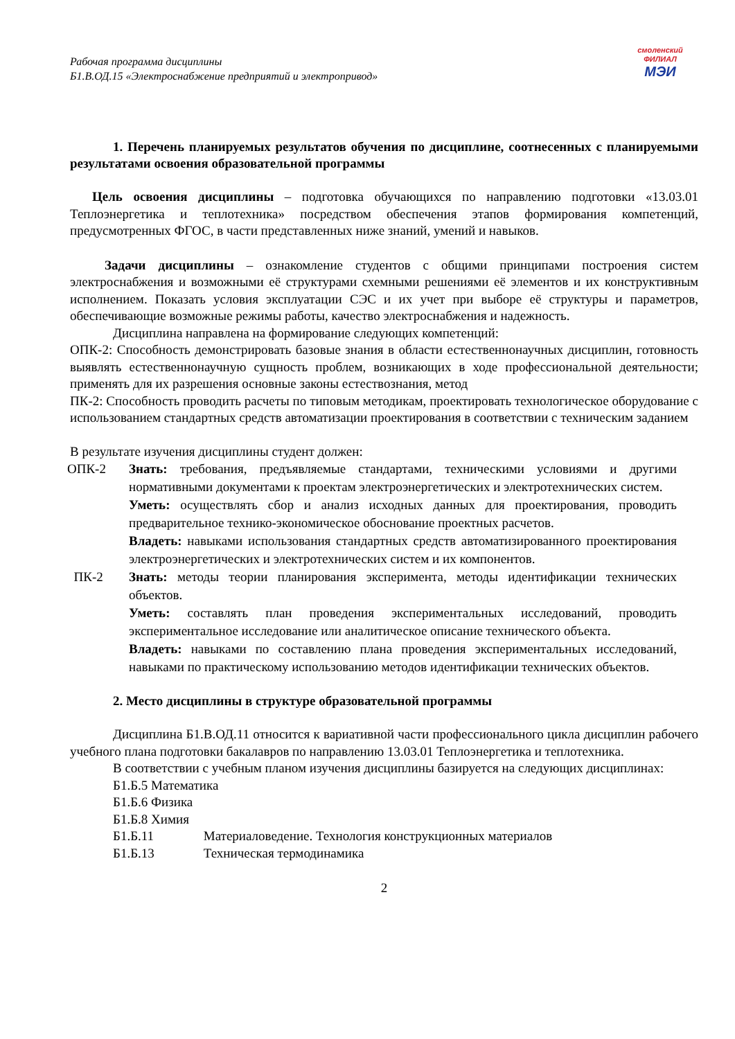Рабочая программа дисциплины
Б1.В.ОД.15 «Электроснабжение предприятий и электропривод»
смоленский
ФИЛИАЛ
МЭИ
1. Перечень планируемых результатов обучения по дисциплине, соотнесенных с планируемыми результатами освоения образовательной программы
Цель освоения дисциплины – подготовка обучающихся по направлению подготовки «13.03.01 Теплоэнергетика и теплотехника» посредством обеспечения этапов формирования компетенций, предусмотренных ФГОС, в части представленных ниже знаний, умений и навыков.
Задачи дисциплины – ознакомление студентов с общими принципами построения систем электроснабжения и возможными её структурами схемными решениями её элементов и их конструктивным исполнением. Показать условия эксплуатации СЭС и их учет при выборе её структуры и параметров, обеспечивающие возможные режимы работы, качество электроснабжения и надежность.
Дисциплина направлена на формирование следующих компетенций:
ОПК-2: Способность демонстрировать базовые знания в области естественнонаучных дисциплин, готовность выявлять естественнонаучную сущность проблем, возникающих в ходе профессиональной деятельности; применять для их разрешения основные законы естествознания, метод
ПК-2: Способность проводить расчеты по типовым методикам, проектировать технологическое оборудование с использованием стандартных средств автоматизации проектирования в соответствии с техническим заданием
В результате изучения дисциплины студент должен:
| ОПК-2 | Знать: требования, предъявляемые стандартами, техническими условиями и другими нормативными документами к проектам электроэнергетических и электротехнических систем. Уметь: осуществлять сбор и анализ исходных данных для проектирования, проводить предварительное технико-экономическое обоснование проектных расчетов. Владеть: навыками использования стандартных средств автоматизированного проектирования электроэнергетических и электротехнических систем и их компонентов. |
| ПК-2 | Знать: методы теории планирования эксперимента, методы идентификации технических объектов. Уметь: составлять план проведения экспериментальных исследований, проводить экспериментальное исследование или аналитическое описание технического объекта. Владеть: навыками по составлению плана проведения экспериментальных исследований, навыками по практическому использованию методов идентификации технических объектов. |
2. Место дисциплины в структуре образовательной программы
Дисциплина Б1.В.ОД.11 относится к вариативной части профессионального цикла дисциплин рабочего учебного плана подготовки бакалавров по направлению 13.03.01 Теплоэнергетика и теплотехника.
В соответствии с учебным планом изучения дисциплины базируется на следующих дисциплинах:
Б1.Б.5 Математика
Б1.Б.6 Физика
Б1.Б.8 Химия
Б1.Б.11 Материаловедение. Технология конструкционных материалов
Б1.Б.13 Техническая термодинамика
2